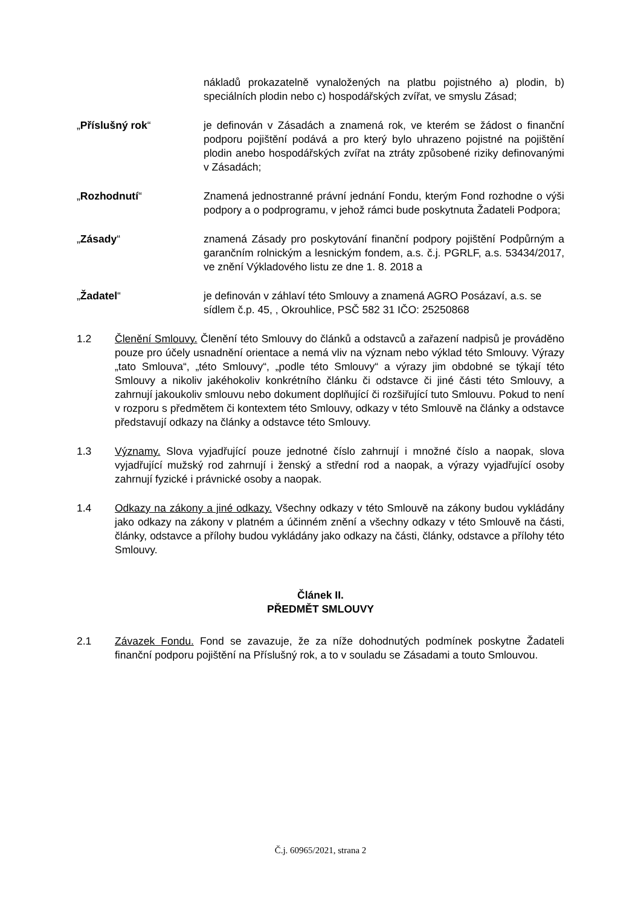nákladů prokazatelně vynaložených na platbu pojistného a) plodin, b) speciálních plodin nebo c) hospodářských zvířat, ve smyslu Zásad;
„Příslušný rok“ je definován v Zásadách a znamená rok, ve kterém se žádost o finanční podporu pojištění podává a pro který bylo uhrazeno pojistné na pojištění plodin anebo hospodářských zvířat na ztráty způsobené riziky definovanými v Zásadách;
„Rozhodnutí“ Znamená jednostranné právní jednání Fondu, kterým Fond rozhodne o výši podpory a o podprogramu, v jehož rámci bude poskytnuta Žadateli Podpora;
„Zásady“ znamená Zásady pro poskytování finanční podpory pojištění Podpůrným a garančním rolnickým a lesnickým fondem, a.s. č.j. PGRLF, a.s. 53434/2017, ve znění Výkladového listu ze dne 1. 8. 2018 a
„Žadatel“ je definován v záhlaví této Smlouvy a znamená AGRO Posázaví, a.s. se sídlem č.p. 45, , Okrouhlice, PSČ 582 31 IČO: 25250868
1.2 Členění Smlouvy. Členění této Smlouvy do článků a odstavců a zařazení nadpisů je prováděno pouze pro účely usnadnění orientace a nemá vliv na význam nebo výklad této Smlouvy. Výrazy „tato Smlouva“, „této Smlouvy“, „podle této Smlouvy“ a výrazy jim obdobné se týkají této Smlouvy a nikoliv jakéhokoliv konkrétního článku či odstavce či jiné části této Smlouvy, a zahrnují jakoukoliv smlouvu nebo dokument doplňující či rozšiřující tuto Smlouvu. Pokud to není v rozporu s předmětem či kontextem této Smlouvy, odkazy v této Smlouvě na články a odstavce představují odkazy na články a odstavce této Smlouvy.
1.3 Významy. Slova vyjadřující pouze jednotné číslo zahrnují i množné číslo a naopak, slova vyjadřující mužský rod zahrnují i ženský a střední rod a naopak, a výrazy vyjadřující osoby zahrnují fyzické i právnické osoby a naopak.
1.4 Odkazy na zákony a jiné odkazy. Všechny odkazy v této Smlouvě na zákony budou vykládány jako odkazy na zákony v platném a účinném znění a všechny odkazy v této Smlouvě na části, články, odstavce a přílohy budou vykládány jako odkazy na části, články, odstavce a přílohy této Smlouvy.
Článek II.
PŘEDMĚT SMLOUVY
2.1 Závazek Fondu. Fond se zavazuje, že za níže dohodnutých podmínek poskytne Žadateli finanční podporu pojištění na Příslušný rok, a to v souladu se Zásadami a touto Smlouvou.
Č.j. 60965/2021, strana 2